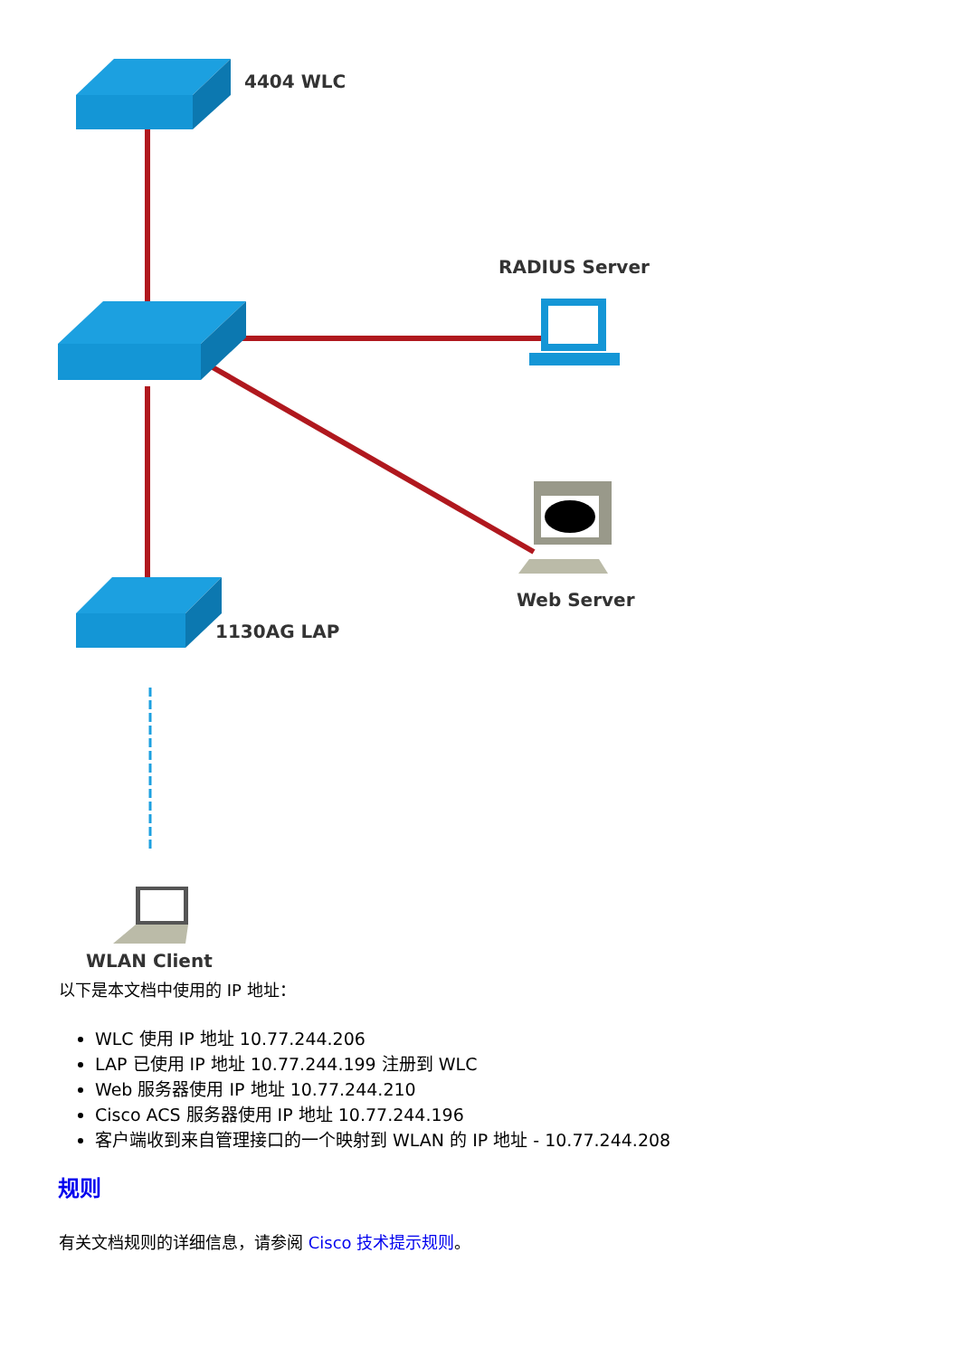4404 WLC
RADIUS Server
Web Server
1130AG LAP
WLAN Client
以下是本文档中使用的 IP 地址：
WLC 使用 IP 地址 10.77.244.206
LAP 已使用 IP 地址 10.77.244.199 注册到 WLC
Web 服务器使用 IP 地址 10.77.244.210
Cisco ACS 服务器使用 IP 地址 10.77.244.196
客户端收到来自管理接口的一个映射到 WLAN 的 IP 地址 - 10.77.244.208
规则
有关文档规则的详细信息，请参阅 Cisco 技术提示规则。